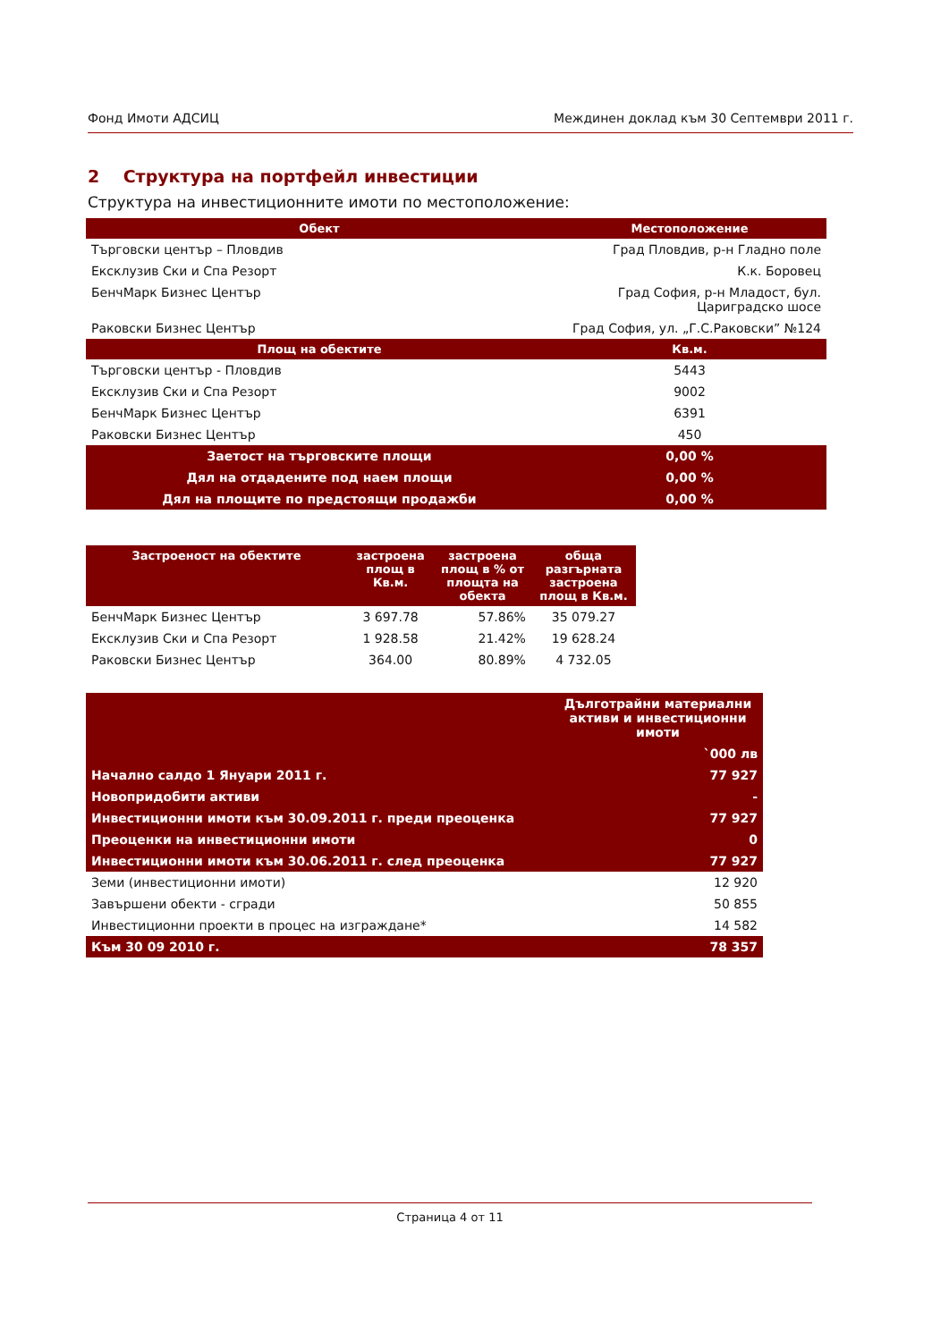Фонд Имоти АДСИЦ Междинен доклад към 30 Септември 2011 г.
2 Структура на портфейл инвестиции
Структура на инвестиционните имоти по местоположение:
| Обект | Местоположение |
| --- | --- |
| Търговски център – Пловдив | Град Пловдив, р-н Гладно поле |
| Ексклузив Ски и Спа Резорт | К.к. Боровец |
| БенчМарк Бизнес Център | Град София, р-н Младост, бул. Цариградско шосе |
| Раковски Бизнес Център | Град София, ул. „Г.С.Раковски” №124 |
| Площ на обектите | Кв.м. |
| Търговски център - Пловдив | 5443 |
| Ексклузив Ски и Спа Резорт | 9002 |
| БенчМарк Бизнес Център | 6391 |
| Раковски Бизнес Център | 450 |
| Заетост на търговските площи | 0,00 % |
| Дял на отдадените под наем площи | 0,00 % |
| Дял на площите по предстоящи продажби | 0,00 % |
| Застроеност на обектите | застроена площ в Кв.м. | застроена площ в % от площта на обекта | обща разгърната застроена площ в Кв.м. |
| --- | --- | --- | --- |
| БенчМарк Бизнес Център | 3 697.78 | 57.86% | 35 079.27 |
| Ексклузив Ски и Спа Резорт | 1 928.58 | 21.42% | 19 628.24 |
| Раковски Бизнес Център | 364.00 | 80.89% | 4 732.05 |
| | Дълготрайни материални активи и инвестиционни имоти |
| | `000 лв |
| Начално салдо 1 Януари 2011 г. | 77 927 |
| Новопридобити активи | - |
| Инвестиционни имоти към 30.09.2011 г. преди преоценка | 77 927 |
| Преоценки на инвестиционни имоти | 0 |
| Инвестиционни имоти към 30.06.2011 г. след преоценка | 77 927 |
| Земи (инвестиционни имоти) | 12 920 |
| Завършени обекти - сгради | 50 855 |
| Инвестиционни проекти в процес на изграждане* | 14 582 |
| Към 30 09 2010 г. | 78 357 |
Страница 4 от 11